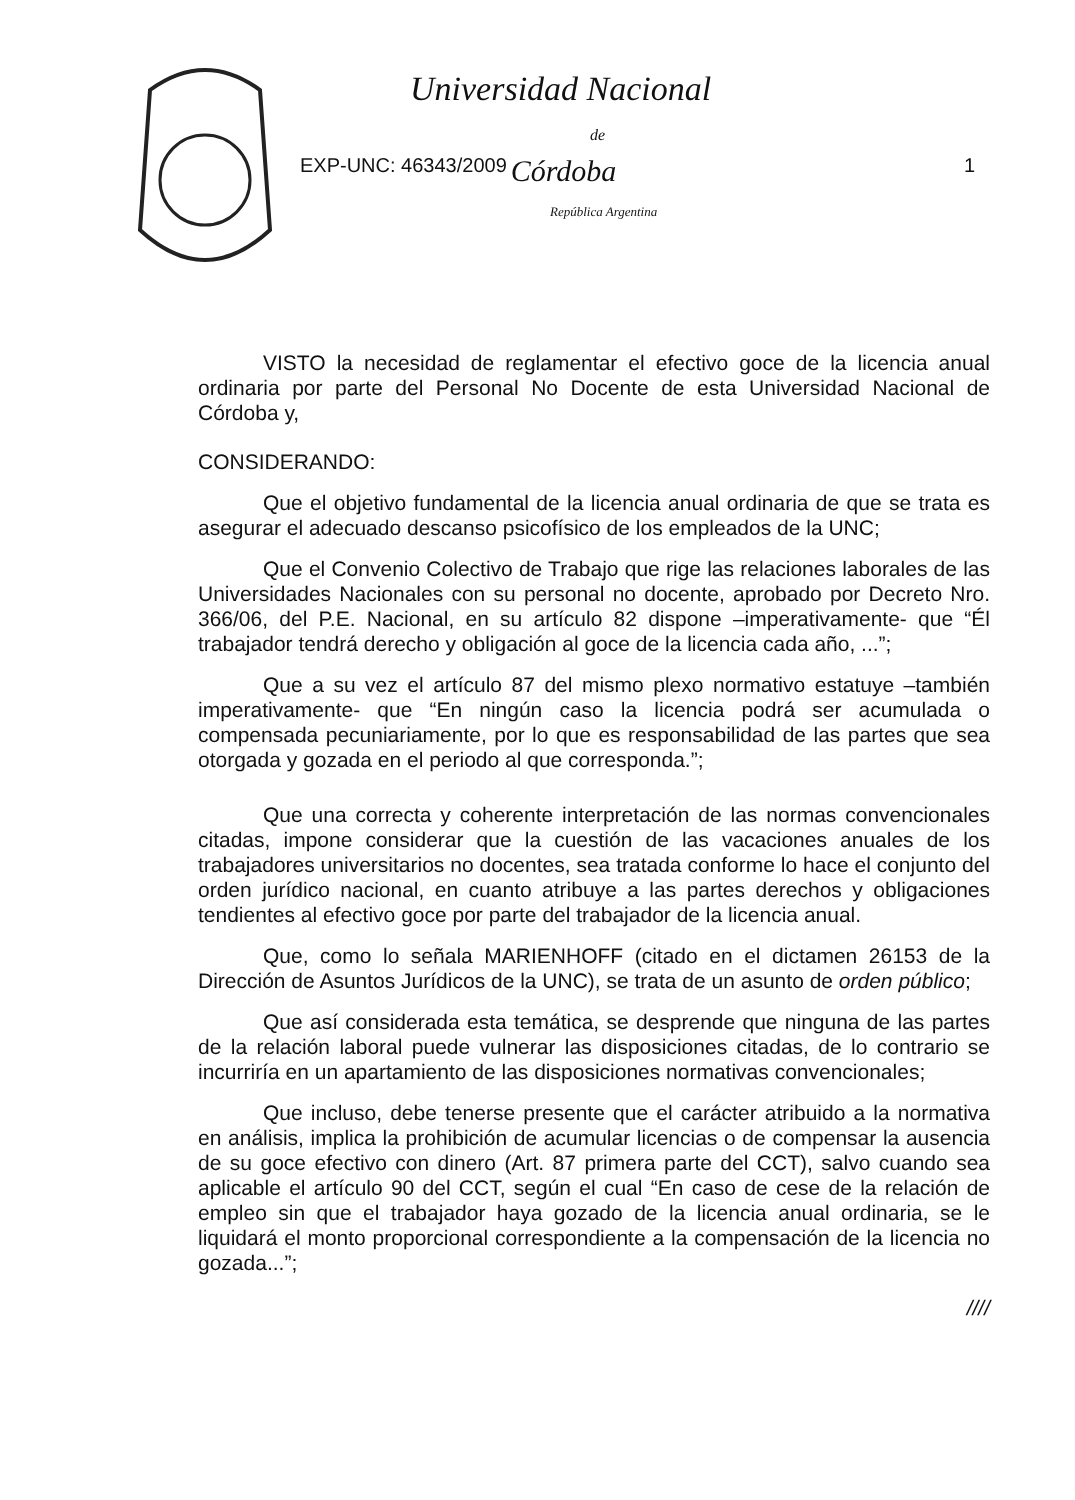Universidad Nacional
de
EXP-UNC: 46343/2009 Córdoba 1
República Argentina
VISTO la necesidad de reglamentar el efectivo goce de la licencia anual ordinaria por parte del Personal No Docente de esta Universidad Nacional de Córdoba y,
CONSIDERANDO:
Que el objetivo fundamental de la licencia anual ordinaria de que se trata es asegurar el adecuado descanso psicofísico de los empleados de la UNC;
Que el Convenio Colectivo de Trabajo que rige las relaciones laborales de las Universidades Nacionales con su personal no docente, aprobado por Decreto Nro. 366/06, del P.E. Nacional, en su artículo 82 dispone –imperativamente- que “Él trabajador tendrá derecho y obligación al goce de la licencia cada año, ...”;
Que a su vez el artículo 87 del mismo plexo normativo estatuye –también imperativamente- que “En ningún caso la licencia podrá ser acumulada o compensada pecuniariamente, por lo que es responsabilidad de las partes que sea otorgada y gozada en el periodo al que corresponda.”;
Que una correcta y coherente interpretación de las normas convencionales citadas, impone considerar que la cuestión de las vacaciones anuales de los trabajadores universitarios no docentes, sea tratada conforme lo hace el conjunto del orden jurídico nacional, en cuanto atribuye a las partes derechos y obligaciones tendientes al efectivo goce por parte del trabajador de la licencia anual.
Que, como lo señala MARIENHOFF (citado en el dictamen 26153 de la Dirección de Asuntos Jurídicos de la UNC), se trata de un asunto de orden público;
Que así considerada esta temática, se desprende que ninguna de las partes de la relación laboral puede vulnerar las disposiciones citadas, de lo contrario se incurriría en un apartamiento de las disposiciones normativas convencionales;
Que incluso, debe tenerse presente que el carácter atribuido a la normativa en análisis, implica la prohibición de acumular licencias o de compensar la ausencia de su goce efectivo con dinero (Art. 87 primera parte del CCT), salvo cuando sea aplicable el artículo 90 del CCT, según el cual “En caso de cese de la relación de empleo sin que el trabajador haya gozado de la licencia anual ordinaria, se le liquidará el monto proporcional correspondiente a la compensación de la licencia no gozada...”;
////